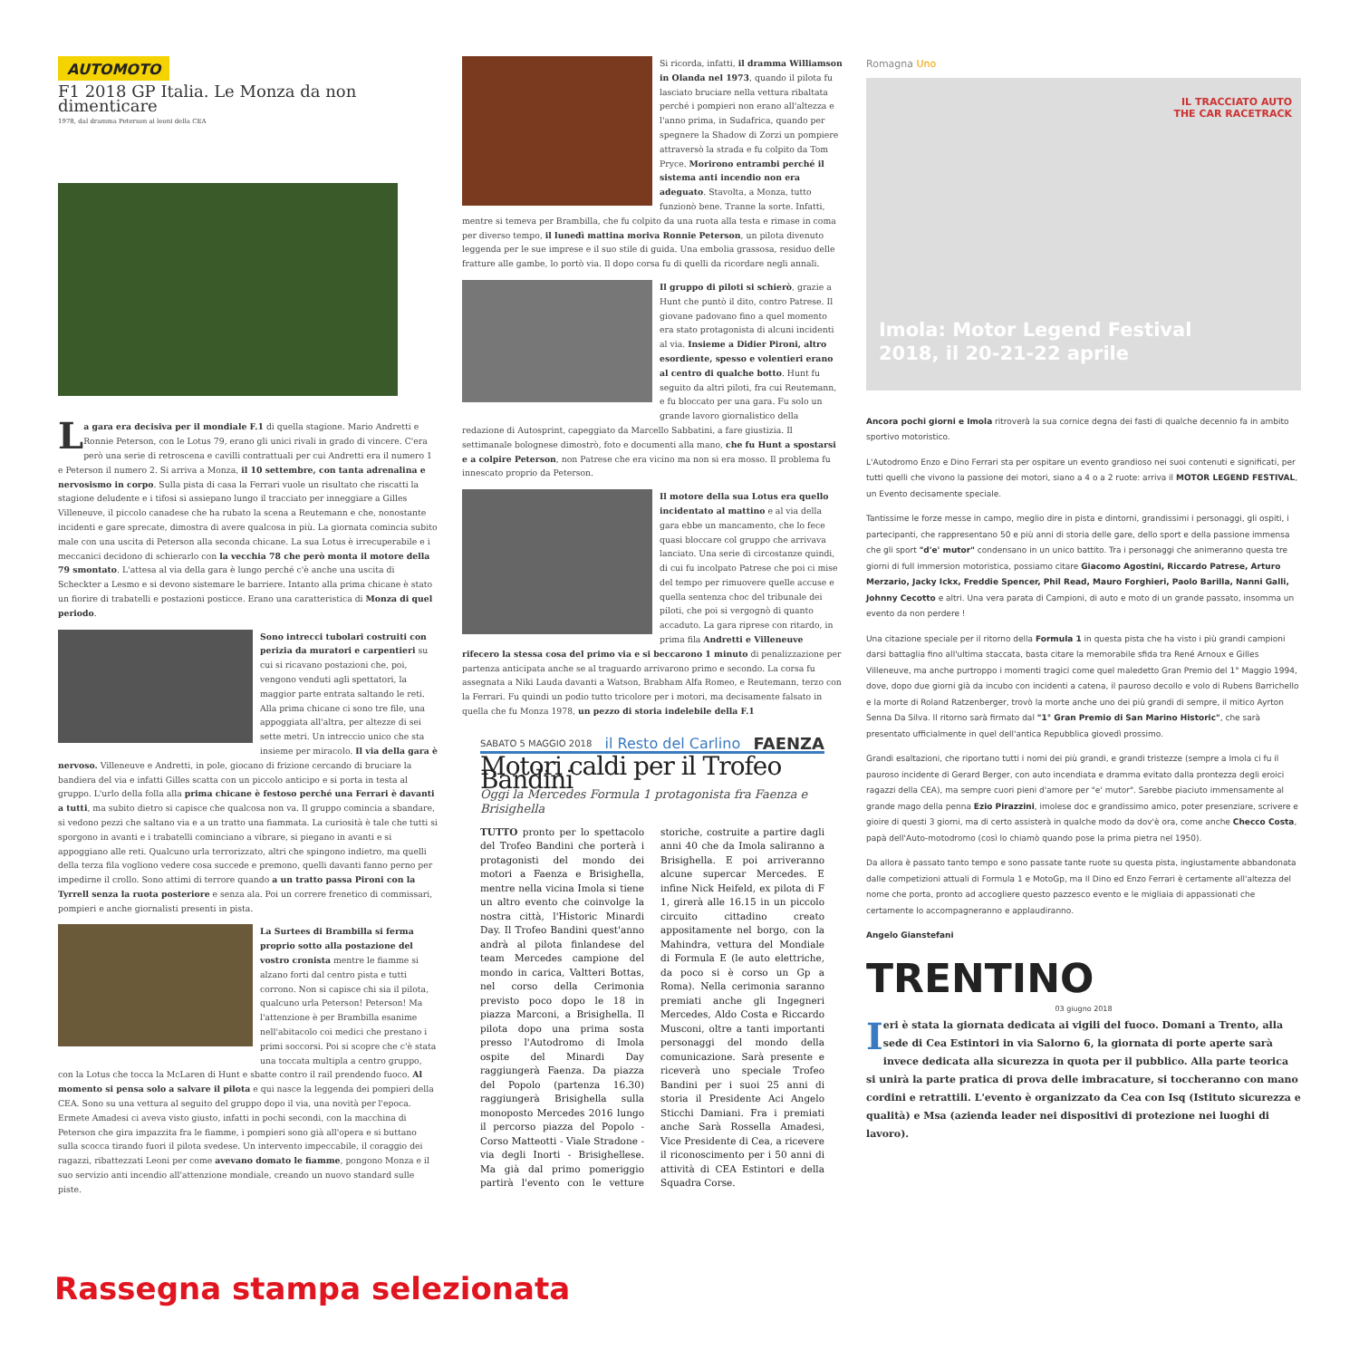AUTOMOTO
F1 2018 GP Italia. Le Monza da non dimenticare
1978, dal dramma Peterson ai leoni della CEA
La gara era decisiva per il mondiale F.1 di quella stagione. Mario Andretti e Ronnie Peterson, con le Lotus 79, erano gli unici rivali in grado di vincere. C'era però una serie di retroscena e cavilli contrattuali per cui Andretti era il numero 1 e Peterson il numero 2. Si arriva a Monza, il 10 settembre, con tanta adrenalina e nervosismo in corpo. Sulla pista di casa la Ferrari vuole un risultato che riscatti la stagione deludente e i tifosi si assiepano lungo il tracciato per inneggiare a Gilles Villeneuve, il piccolo canadese che ha rubato la scena a Reutemann e che, nonostante incidenti e gare sprecate, dimostra di avere qualcosa in più. La giornata comincia subito male con una uscita di Peterson alla seconda chicane. La sua Lotus è irrecuperabile e i meccanici decidono di schierarlo con la vecchia 78 che però monta il motore della 79 smontato. L'attesa al via della gara è lungo perché c'è anche una uscita di Scheckter a Lesmo e si devono sistemare le barriere. Intanto alla prima chicane è stato un fiorire di trabatelli e postazioni posticce. Erano una caratteristica di Monza di quel periodo.
Sono intrecci tubolari costruiti con perizia da muratori e carpentieri su cui si ricavano postazioni che, poi, vengono venduti agli spettatori, la maggior parte entrata saltando le reti. Alla prima chicane ci sono tre file, una appoggiata all'altra, per altezze di sei sette metri. Un intreccio unico che sta insieme per miracolo. Il via della gara è nervoso. Villeneuve e Andretti, in pole, giocano di frizione cercando di bruciare la bandiera del via e infatti Gilles scatta con un piccolo anticipo e si porta in testa al gruppo. L'urlo della folla alla prima chicane è festoso perché una Ferrari è davanti a tutti, ma subito dietro si capisce che qualcosa non va. Il gruppo comincia a sbandare, si vedono pezzi che saltano via e a un tratto una fiammata. La curiosità è tale che tutti si sporgono in avanti e i trabatelli cominciano a vibrare, si piegano in avanti e si appoggiano alle reti. Qualcuno urla terrorizzato, altri che spingono indietro, ma quelli della terza fila vogliono vedere cosa succede e premono, quelli davanti fanno perno per impedirne il crollo. Sono attimi di terrore quando a un tratto passa Pironi con la Tyrrell senza la ruota posteriore e senza ala. Poi un correre frenetico di commissari, pompieri e anche giornalisti presenti in pista.
La Surtees di Brambilla si ferma proprio sotto alla postazione del vostro cronista mentre le fiamme si alzano forti dal centro pista e tutti corrono. Non si capisce chi sia il pilota, qualcuno urla Peterson! Peterson! Ma l'attenzione è per Brambilla esanime nell'abitacolo coi medici che prestano i primi soccorsi. Poi si scopre che c'è stata una toccata multipla a centro gruppo, con la Lotus che tocca la McLaren di Hunt e sbatte contro il rail prendendo fuoco. Al momento si pensa solo a salvare il pilota e qui nasce la leggenda dei pompieri della CEA. Sono su una vettura al seguito del gruppo dopo il via, una novità per l'epoca. Ermete Amadesi ci aveva visto giusto, infatti in pochi secondi, con la macchina di Peterson che gira impazzita fra le fiamme, i pompieri sono già all'opera e si buttano sulla scocca tirando fuori il pilota svedese. Un intervento impeccabile, il coraggio dei ragazzi, ribattezzati Leoni per come avevano domato le fiamme, pongono Monza e il suo servizio anti incendio all'attenzione mondiale, creando un nuovo standard sulle piste.
Si ricorda, infatti, il dramma Williamson in Olanda nel 1973, quando il pilota fu lasciato bruciare nella vettura ribaltata perché i pompieri non erano all'altezza e l'anno prima, in Sudafrica, quando per spegnere la Shadow di Zorzi un pompiere attraversò la strada e fu colpito da Tom Pryce. Morirono entrambi perché il sistema anti incendio non era adeguato. Stavolta, a Monza, tutto funzionò bene. Tranne la sorte. Infatti, mentre si temeva per Brambilla, che fu colpito da una ruota alla testa e rimase in coma per diverso tempo, il lunedì mattina moriva Ronnie Peterson, un pilota divenuto leggenda per le sue imprese e il suo stile di guida. Una embolia grassosa, residuo delle fratture alle gambe, lo portò via. Il dopo corsa fu di quelli da ricordare negli annali.
Il gruppo di piloti si schierò, grazie a Hunt che puntò il dito, contro Patrese. Il giovane padovano fino a quel momento era stato protagonista di alcuni incidenti al via. Insieme a Didier Pironi, altro esordiente, spesso e volentieri erano al centro di qualche botto. Hunt fu seguito da altri piloti, fra cui Reutemann, e fu bloccato per una gara. Fu solo un grande lavoro giornalistico della redazione di Autosprint, capeggiato da Marcello Sabbatini, a fare giustizia. Il settimanale bolognese dimostrò, foto e documenti alla mano, che fu Hunt a spostarsi e a colpire Peterson, non Patrese che era vicino ma non si era mosso. Il problema fu innescato proprio da Peterson.
Il motore della sua Lotus era quello incidentato al mattino e al via della gara ebbe un mancamento, che lo fece quasi bloccare col gruppo che arrivava lanciato. Una serie di circostanze quindi, di cui fu incolpato Patrese che poi ci mise del tempo per rimuovere quelle accuse e quella sentenza choc del tribunale dei piloti, che poi si vergognò di quanto accaduto. La gara riprese con ritardo, in prima fila Andretti e Villeneuve rifecero la stessa cosa del primo via e si beccarono 1 minuto di penalizzazione per partenza anticipata anche se al traguardo arrivarono primo e secondo. La corsa fu assegnata a Niki Lauda davanti a Watson, Brabham Alfa Romeo, e Reutemann, terzo con la Ferrari. Fu quindi un podio tutto tricolore per i motori, ma decisamente falsato in quella che fu Monza 1978, un pezzo di storia indelebile della F.1
SABATO 5 MAGGIO 2018 il Resto del Carlino FAENZA
Motori caldi per il Trofeo Bandini
Oggi la Mercedes Formula 1 protagonista fra Faenza e Brisighella
TUTTO pronto per lo spettacolo del Trofeo Bandini che porterà i protagonisti del mondo dei motori a Faenza e Brisighella, mentre nella vicina Imola si tiene un altro evento che coinvolge la nostra città, l'Historic Minardi Day. Il Trofeo Bandini quest'anno andrà al pilota finlandese del team Mercedes campione del mondo in carica, Valtteri Bottas, nel corso della Cerimonia previsto poco dopo le 18 in piazza Marconi, a Brisighella. Il pilota dopo una prima sosta presso l'Autodromo di Imola ospite del Minardi Day raggiungerà Faenza. Da piazza del Popolo (partenza 16.30) raggiungerà Brisighella sulla monoposto Mercedes 2016 lungo il percorso piazza del Popolo - Corso Matteotti - Viale Stradone - via degli Inorti - Brisighellese. Ma già dal primo pomeriggio partirà l'evento con le vetture storiche, costruite a partire dagli anni 40 che da Imola saliranno a Brisighella. E poi arriveranno alcune supercar Mercedes. E infine Nick Heifeld, ex pilota di F 1, girerà alle 16.15 in un piccolo circuito cittadino creato appositamente nel borgo, con la Mahindra, vettura del Mondiale di Formula E (le auto elettriche, da poco si è corso un Gp a Roma). Nella cerimonia saranno premiati anche gli Ingegneri Mercedes, Aldo Costa e Riccardo Musconi, oltre a tanti importanti personaggi del mondo della comunicazione. Sarà presente e riceverà uno speciale Trofeo Bandini per i suoi 25 anni di storia il Presidente Aci Angelo Sticchi Damiani. Fra i premiati anche Sarà Rossella Amadesi, Vice Presidente di Cea, a ricevere il riconoscimento per i 50 anni di attività di CEA Estintori e della Squadra Corse.
Romagna Uno
IL TRACCIATO AUTO
THE CAR RACETRACK
Imola: Motor Legend Festival
2018, il 20-21-22 aprile
Ancora pochi giorni e Imola ritroverà la sua cornice degna dei fasti di qualche decennio fa in ambito sportivo motoristico.
L'Autodromo Enzo e Dino Ferrari sta per ospitare un evento grandioso nei suoi contenuti e significati, per tutti quelli che vivono la passione dei motori, siano a 4 o a 2 ruote: arriva il MOTOR LEGEND FESTIVAL, un Evento decisamente speciale.
Tantissime le forze messe in campo, meglio dire in pista e dintorni, grandissimi i personaggi, gli ospiti, i partecipanti, che rappresentano 50 e più anni di storia delle gare, dello sport e della passione immensa che gli sport "d'e' mutor" condensano in un unico battito. Tra i personaggi che animeranno questa tre giorni di full immersion motoristica, possiamo citare Giacomo Agostini, Riccardo Patrese, Arturo Merzario, Jacky Ickx, Freddie Spencer, Phil Read, Mauro Forghieri, Paolo Barilla, Nanni Galli, Johnny Cecotto e altri. Una vera parata di Campioni, di auto e moto di un grande passato, insomma un evento da non perdere !
Una citazione speciale per il ritorno della Formula 1 in questa pista che ha visto i più grandi campioni darsi battaglia fino all'ultima staccata, basta citare la memorabile sfida tra René Arnoux e Gilles Villeneuve, ma anche purtroppo i momenti tragici come quel maledetto Gran Premio del 1° Maggio 1994, dove, dopo due giorni già da incubo con incidenti a catena, il pauroso decollo e volo di Rubens Barrichello e la morte di Roland Ratzenberger, trovò la morte anche uno dei più grandi di sempre, il mitico Ayrton Senna Da Silva. Il ritorno sarà firmato dal "1° Gran Premio di San Marino Historic", che sarà presentato ufficialmente in quel dell'antica Repubblica giovedì prossimo.
Grandi esaltazioni, che riportano tutti i nomi dei più grandi, e grandi tristezze (sempre a Imola ci fu il pauroso incidente di Gerard Berger, con auto incendiata e dramma evitato dalla prontezza degli eroici ragazzi della CEA), ma sempre cuori pieni d'amore per "e' mutor". Sarebbe piaciuto immensamente al grande mago della penna Ezio Pirazzini, imolese doc e grandissimo amico, poter presenziare, scrivere e gioire di questi 3 giorni, ma di certo assisterà in qualche modo da dov'è ora, come anche Checco Costa, papà dell'Auto-motodromo (così lo chiamò quando pose la prima pietra nel 1950).
Da allora è passato tanto tempo e sono passate tante ruote su questa pista, ingiustamente abbandonata dalle competizioni attuali di Formula 1 e MotoGp, ma Il Dino ed Enzo Ferrari è certamente all'altezza del nome che porta, pronto ad accogliere questo pazzesco evento e le migliaia di appassionati che certamente lo accompagneranno e applaudiranno.
Angelo Gianstefani
TRENTINO
03 giugno 2018
Ieri è stata la giornata dedicata ai vigili del fuoco. Domani a Trento, alla sede di Cea Estintori in via Salorno 6, la giornata di porte aperte sarà invece dedicata alla sicurezza in quota per il pubblico. Alla parte teorica si unirà la parte pratica di prova delle imbracature, si toccheranno con mano cordini e retrattili. L'evento è organizzato da Cea con Isq (Istituto sicurezza e qualità) e Msa (azienda leader nei dispositivi di protezione nei luoghi di lavoro).
Rassegna stampa selezionata